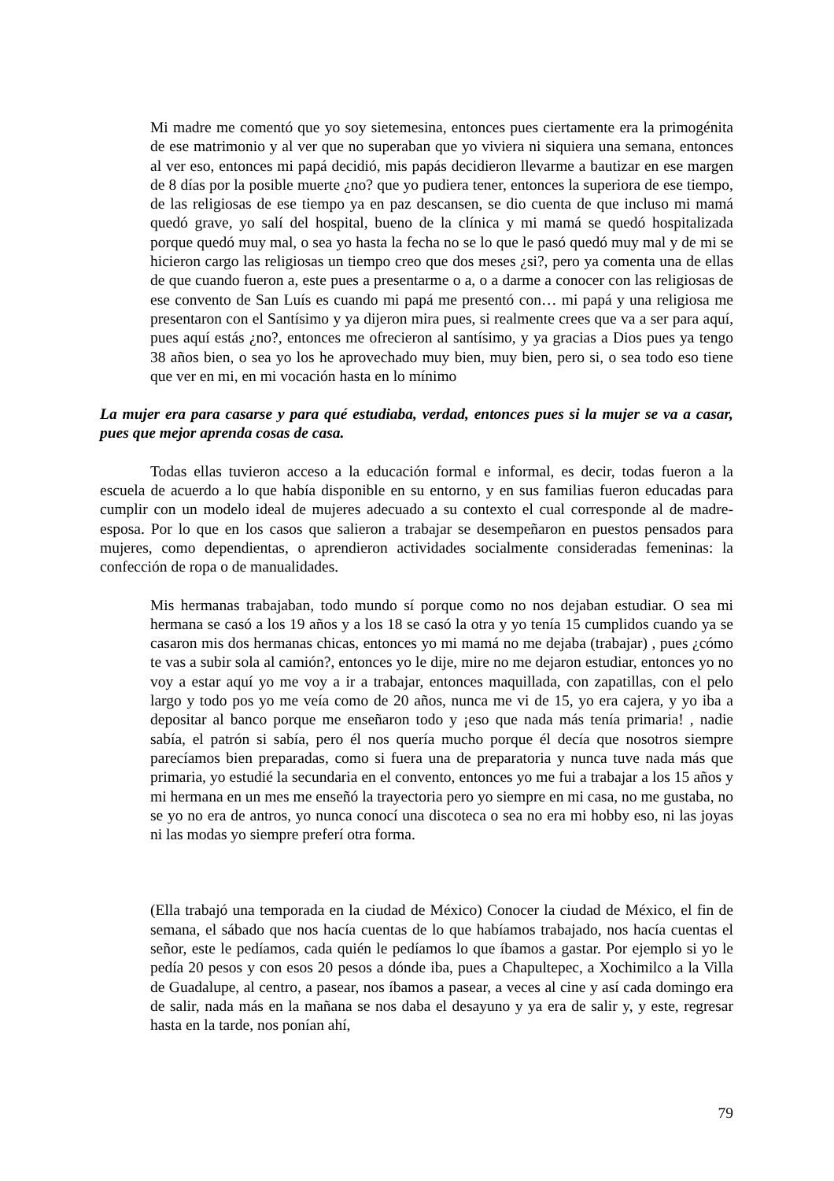Mi madre me comentó que yo soy sietemesina, entonces pues ciertamente era la primogénita de ese matrimonio y al ver que no superaban que yo viviera ni siquiera una semana, entonces al ver eso, entonces mi papá decidió, mis papás decidieron llevarme a bautizar en ese margen de 8 días por la posible muerte ¿no? que yo pudiera tener, entonces la superiora de ese tiempo, de las religiosas de ese tiempo ya en paz descansen, se dio cuenta de que incluso mi mamá quedó grave, yo salí del hospital, bueno de la clínica y mi mamá se quedó hospitalizada porque quedó muy mal, o sea yo hasta la fecha no se lo que le pasó quedó muy mal y de mi se hicieron cargo las religiosas un tiempo creo que dos meses ¿si?, pero ya comenta una de ellas de que cuando fueron a, este pues a presentarme o a, o a darme a conocer con las religiosas de ese convento de San Luís es cuando mi papá me presentó con… mi papá y una religiosa me presentaron con el Santísimo y ya dijeron mira pues, si realmente crees que va a ser para aquí, pues aquí estás ¿no?, entonces me ofrecieron al santísimo, y ya gracias a Dios pues ya tengo 38 años bien, o sea yo los he aprovechado muy bien, muy bien, pero si, o sea todo eso tiene que ver en mi, en mi vocación hasta en lo mínimo
La mujer era para casarse y para qué estudiaba, verdad, entonces pues si la mujer se va a casar, pues que mejor aprenda cosas de casa.
Todas ellas tuvieron acceso a la educación formal e informal, es decir, todas fueron a la escuela de acuerdo a lo que había disponible en su entorno, y en sus familias fueron educadas para cumplir con un modelo ideal de mujeres adecuado a su contexto el cual corresponde al de madre-esposa. Por lo que en los casos que salieron a trabajar se desempeñaron en puestos pensados para mujeres, como dependientas, o aprendieron actividades socialmente consideradas femeninas: la confección de ropa o de manualidades.
Mis hermanas trabajaban, todo mundo sí porque como no nos dejaban estudiar. O sea mi hermana se casó a los 19 años y a los 18 se casó la otra y yo tenía 15 cumplidos cuando ya se casaron mis dos hermanas chicas, entonces yo mi mamá no me dejaba (trabajar) , pues ¿cómo te vas a subir sola al camión?, entonces yo le dije, mire no me dejaron estudiar, entonces yo no voy a estar aquí yo me voy a ir a trabajar, entonces maquillada, con zapatillas, con el pelo largo y todo pos yo me veía como de 20 años, nunca me vi de 15, yo era cajera, y yo iba a depositar al banco porque me enseñaron todo y ¡eso que nada más tenía primaria! , nadie sabía, el patrón si sabía, pero él nos quería mucho porque él decía que nosotros siempre parecíamos bien preparadas, como si fuera una de preparatoria y nunca tuve nada más que primaria, yo estudié la secundaria en el convento, entonces yo me fui a trabajar a los 15 años y mi hermana en un mes me enseñó la trayectoria pero yo siempre en mi casa, no me gustaba, no se yo no era de antros, yo nunca conocí una discoteca o sea no era mi hobby eso, ni las joyas ni las modas yo siempre preferí otra forma.
(Ella trabajó una temporada en la ciudad de México) Conocer la ciudad de México, el fin de semana, el sábado que nos hacía cuentas de lo que habíamos trabajado, nos hacía cuentas el señor, este le pedíamos, cada quién le pedíamos lo que íbamos a gastar. Por ejemplo si yo le pedía 20 pesos y con esos 20 pesos a dónde iba, pues a Chapultepec, a Xochimilco a la Villa de Guadalupe, al centro, a pasear, nos íbamos a pasear, a veces al cine y así cada domingo era de salir, nada más en la mañana se nos daba el desayuno y ya era de salir y, y este, regresar hasta en la tarde, nos ponían ahí,
79